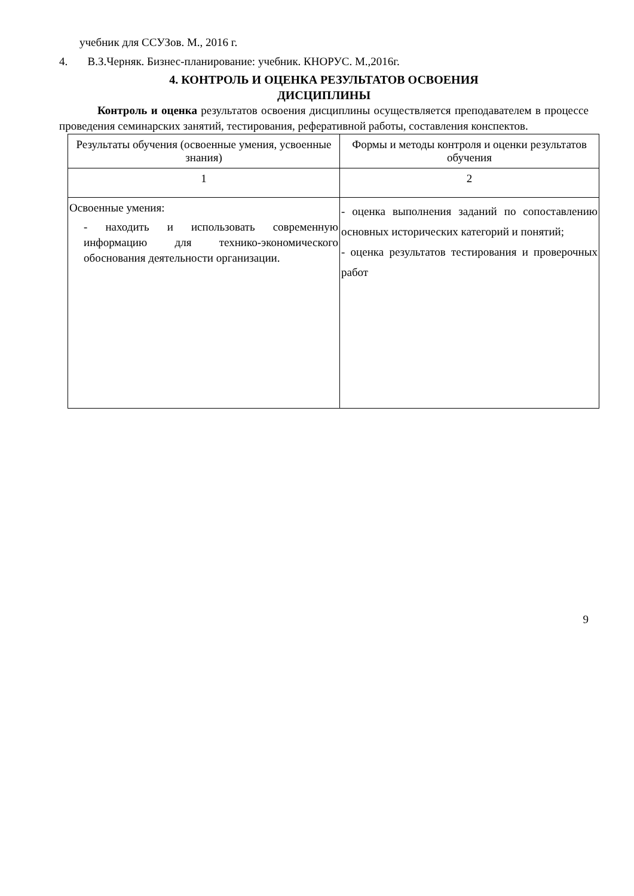учебник для ССУЗов. М., 2016 г.
4. В.З.Черняк. Бизнес-планирование: учебник. КНОРУС. М.,2016г.
4. КОНТРОЛЬ И ОЦЕНКА РЕЗУЛЬТАТОВ ОСВОЕНИЯ
ДИСЦИПЛИНЫ
Контроль и оценка результатов освоения дисциплины осуществляется преподавателем в процессе проведения семинарских занятий, тестирования, реферативной работы, составления конспектов.
| Результаты обучения (освоенные умения, усвоенные знания) | Формы и методы контроля и оценки результатов обучения |
| --- | --- |
| 1 | 2 |
| Освоенные умения: - находить и использовать современную информацию для технико-экономического обоснования деятельности организации. | - оценка выполнения заданий по сопоставлению основных исторических категорий и понятий; - оценка результатов тестирования и проверочных работ |
9